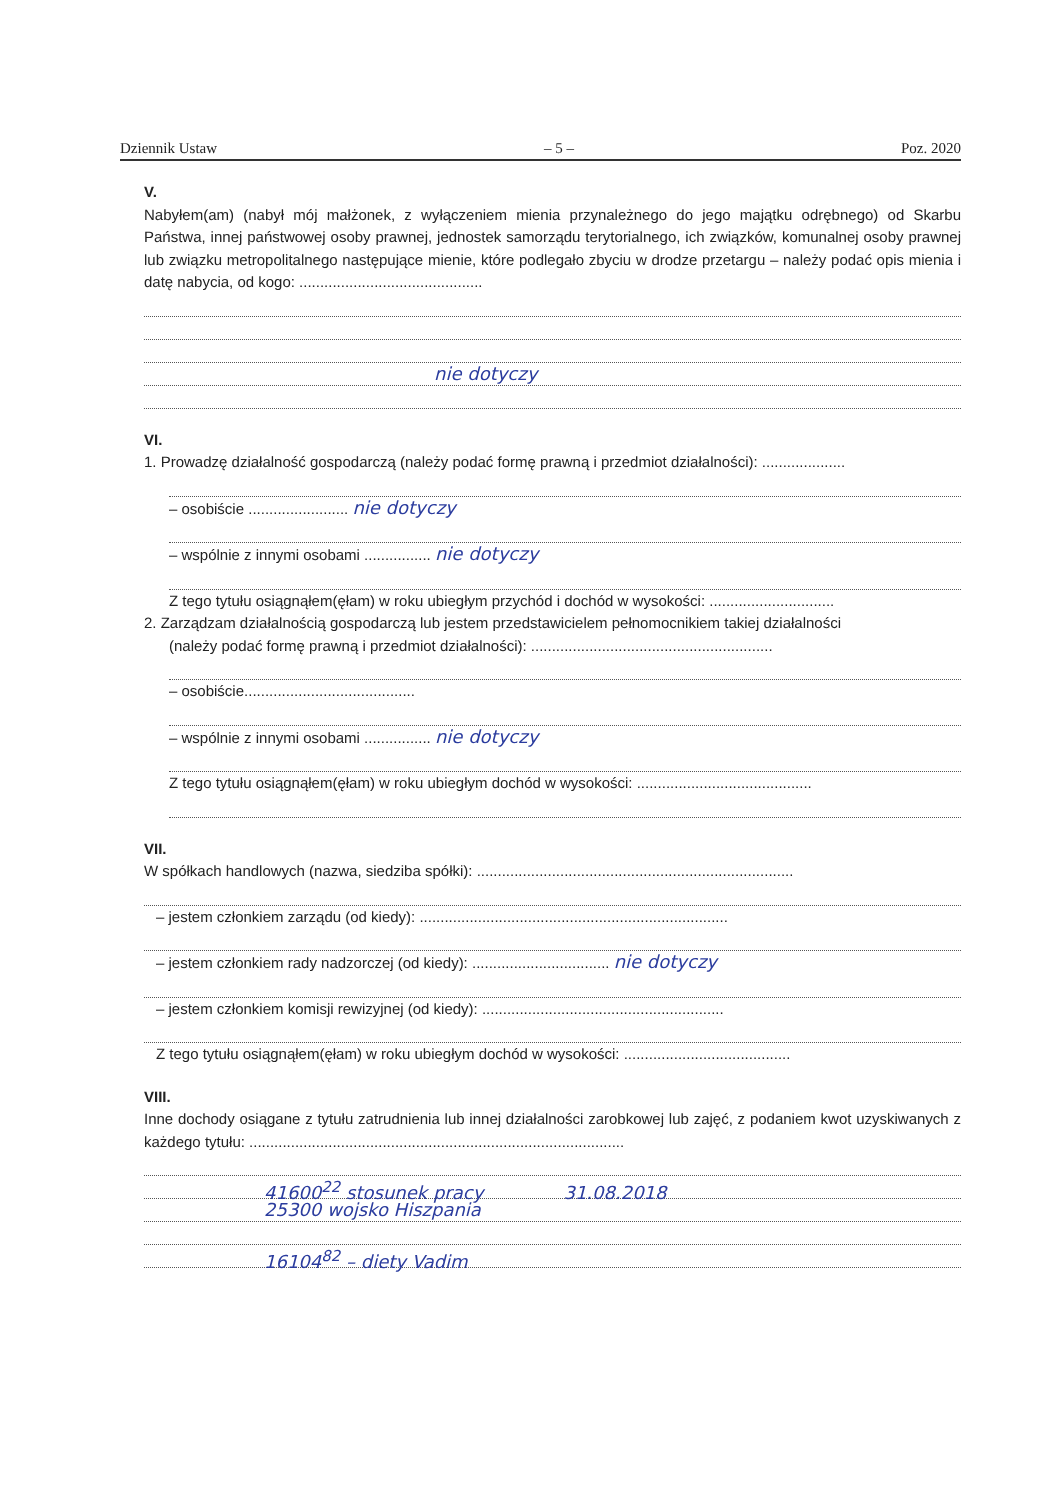Dziennik Ustaw – 5 – Poz. 2020
V.
Nabyłem(am) (nabył mój małżonek, z wyłączeniem mienia przynależnego do jego majątku odrębnego) od Skarbu Państwa, innej państwowej osoby prawnej, jednostek samorządu terytorialnego, ich związków, komunalnej osoby prawnej lub związku metropolitalnego następujące mienie, które podlegało zbyciu w drodze przetargu – należy podać opis mienia i datę nabycia, od kogo: ............................................
nie dotyczy
VI.
1. Prowadzę działalność gospodarczą (należy podać formę prawną i przedmiot działalności): ....................
– osobiście ........................ nie dotyczy
– wspólnie z innymi osobami ................ nie dotyczy
Z tego tytułu osiągnąłem(ęłam) w roku ubiegłym przychód i dochód w wysokości: ..............................
2. Zarządzam działalnością gospodarczą lub jestem przedstawicielem pełnomocnikiem takiej działalności
(należy podać formę prawną i przedmiot działalności): ..........................................................
– osobiście.........................................
– wspólnie z innymi osobami ................ nie dotyczy
Z tego tytułu osiągnąłem(ęłam) w roku ubiegłym dochód w wysokości: ..........................................
VII.
W spółkach handlowych (nazwa, siedziba spółki): ............................................................................
– jestem członkiem zarządu (od kiedy): ..........................................................................
– jestem członkiem rady nadzorczej (od kiedy): ................................. nie dotyczy
– jestem członkiem komisji rewizyjnej (od kiedy): ..........................................................
Z tego tytułu osiągnąłem(ęłam) w roku ubiegłym dochód w wysokości: ........................................
VIII.
Inne dochody osiągane z tytułu zatrudnienia lub innej działalności zarobkowej lub zajęć, z podaniem kwot uzyskiwanych z każdego tytułu: ..........................................................................................
41600<sup>22</sup> stosunek pracy 31.08.2018
25300 wojsko Hiszpania
16104<sup>82</sup> – diety Vadim